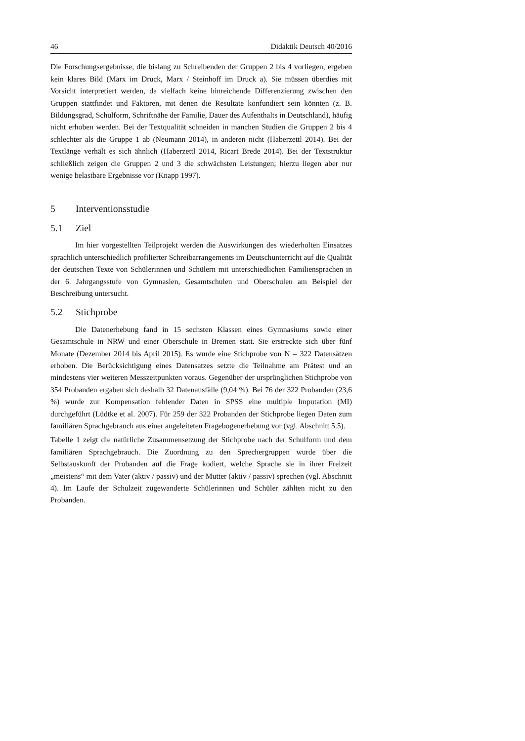46 Didaktik Deutsch 40/2016
Die Forschungsergebnisse, die bislang zu Schreibenden der Gruppen 2 bis 4 vorliegen, ergeben kein klares Bild (Marx im Druck, Marx / Steinhoff im Druck a). Sie müssen überdies mit Vorsicht interpretiert werden, da vielfach keine hinreichende Differenzierung zwischen den Gruppen stattfindet und Faktoren, mit denen die Resultate konfundiert sein könnten (z. B. Bildungsgrad, Schulform, Schriftnähe der Familie, Dauer des Aufenthalts in Deutschland), häufig nicht erhoben werden. Bei der Textqualität schneiden in manchen Studien die Gruppen 2 bis 4 schlechter als die Gruppe 1 ab (Neumann 2014), in anderen nicht (Haberzettl 2014). Bei der Textlänge verhält es sich ähnlich (Haberzettl 2014, Ricart Brede 2014). Bei der Textstruktur schließlich zeigen die Gruppen 2 und 3 die schwächsten Leistungen; hierzu liegen aber nur wenige belastbare Ergebnisse vor (Knapp 1997).
5 Interventionsstudie
5.1 Ziel
Im hier vorgestellten Teilprojekt werden die Auswirkungen des wiederholten Einsatzes sprachlich unterschiedlich profilierter Schreibarrangements im Deutschunterricht auf die Qualität der deutschen Texte von Schülerinnen und Schülern mit unterschiedlichen Familiensprachen in der 6. Jahrgangsstufe von Gymnasien, Gesamtschulen und Oberschulen am Beispiel der Beschreibung untersucht.
5.2 Stichprobe
Die Datenerhebung fand in 15 sechsten Klassen eines Gymnasiums sowie einer Gesamtschule in NRW und einer Oberschule in Bremen statt. Sie erstreckte sich über fünf Monate (Dezember 2014 bis April 2015). Es wurde eine Stichprobe von N = 322 Datensätzen erhoben. Die Berücksichtigung eines Datensatzes setzte die Teilnahme am Prätest und an mindestens vier weiteren Messzeitpunkten voraus. Gegenüber der ursprünglichen Stichprobe von 354 Probanden ergaben sich deshalb 32 Datenausfälle (9,04 %). Bei 76 der 322 Probanden (23,6 %) wurde zur Kompensation fehlender Daten in SPSS eine multiple Imputation (MI) durchgeführt (Lüdtke et al. 2007). Für 259 der 322 Probanden der Stichprobe liegen Daten zum familiären Sprachgebrauch aus einer angeleiteten Fragebogenerhebung vor (vgl. Abschnitt 5.5).
Tabelle 1 zeigt die natürliche Zusammensetzung der Stichprobe nach der Schulform und dem familiären Sprachgebrauch. Die Zuordnung zu den Sprechergruppen wurde über die Selbstauskunft der Probanden auf die Frage kodiert, welche Sprache sie in ihrer Freizeit „meistens“ mit dem Vater (aktiv / passiv) und der Mutter (aktiv / passiv) sprechen (vgl. Abschnitt 4). Im Laufe der Schulzeit zugewanderte Schülerinnen und Schüler zählten nicht zu den Probanden.